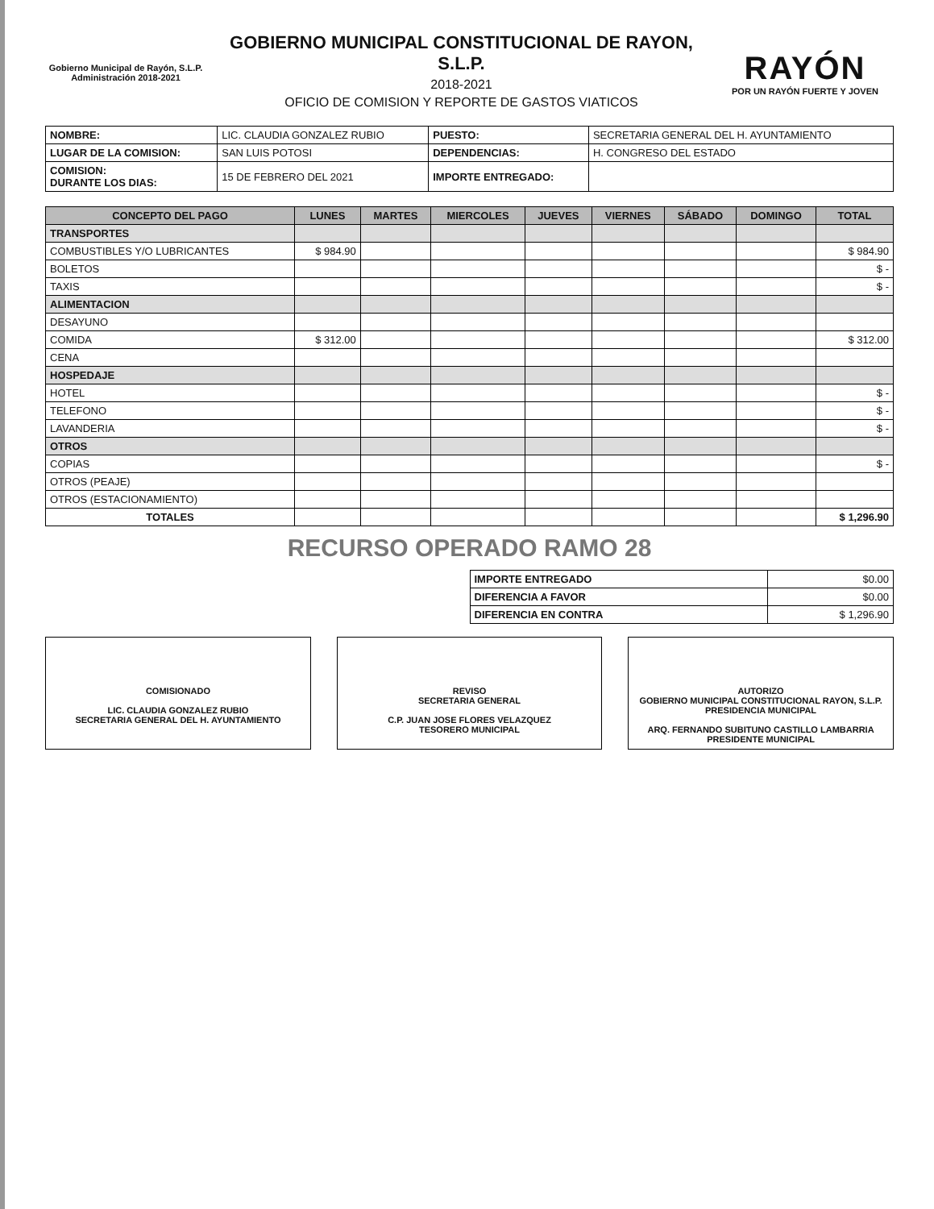Gobierno Municipal de Rayón, S.L.P.
Administración 2018-2021
GOBIERNO MUNICIPAL CONSTITUCIONAL DE RAYON, S.L.P.
2018-2021
OFICIO DE COMISION Y REPORTE DE GASTOS VIATICOS
RAYÓN
POR UN RAYÓN FUERTE Y JOVEN
| NOMBRE: | LIC. CLAUDIA GONZALEZ RUBIO | PUESTO: | SECRETARIA GENERAL DEL H. AYUNTAMIENTO |
| LUGAR DE LA COMISION: | SAN LUIS POTOSI | DEPENDENCIAS: | H. CONGRESO DEL ESTADO |
| COMISION: DURANTE LOS DIAS: | 15 DE FEBRERO DEL 2021 | IMPORTE ENTREGADO: | |
| CONCEPTO DEL PAGO | LUNES | MARTES | MIERCOLES | JUEVES | VIERNES | SÁBADO | DOMINGO | TOTAL |
| --- | --- | --- | --- | --- | --- | --- | --- | --- |
| TRANSPORTES | | | | | | | | |
| COMBUSTIBLES Y/O LUBRICANTES | $ 984.90 | | | | | | | $ 984.90 |
| BOLETOS | | | | | | | | $ - |
| TAXIS | | | | | | | | $ - |
| ALIMENTACION | | | | | | | | |
| DESAYUNO | | | | | | | | |
| COMIDA | $ 312.00 | | | | | | | $ 312.00 |
| CENA | | | | | | | | |
| HOSPEDAJE | | | | | | | | |
| HOTEL | | | | | | | | $ - |
| TELEFONO | | | | | | | | $ - |
| LAVANDERIA | | | | | | | | $ - |
| OTROS | | | | | | | | |
| COPIAS | | | | | | | | $ - |
| OTROS (PEAJE) | | | | | | | | |
| OTROS (ESTACIONAMIENTO) | | | | | | | | |
| TOTALES | | | | | | | | $ 1,296.90 |
RECURSO OPERADO RAMO 28
| IMPORTE ENTREGADO | $0.00 |
| DIFERENCIA A FAVOR | $0.00 |
| DIFERENCIA EN CONTRA | $ 1,296.90 |
COMISIONADO
LIC. CLAUDIA GONZALEZ RUBIO
SECRETARIA GENERAL DEL H. AYUNTAMIENTO
REVISO
SECRETARIA GENERAL
C.P. JUAN JOSE FLORES VELAZQUEZ
TESORERO MUNICIPAL
AUTORIZO
GOBIERNO MUNICIPAL CONSTITUCIONAL RAYON, S.L.P.
PRESIDENCIA MUNICIPAL
ARQ. FERNANDO SUBITUNO CASTILLO LAMBARRIA
PRESIDENTE MUNICIPAL